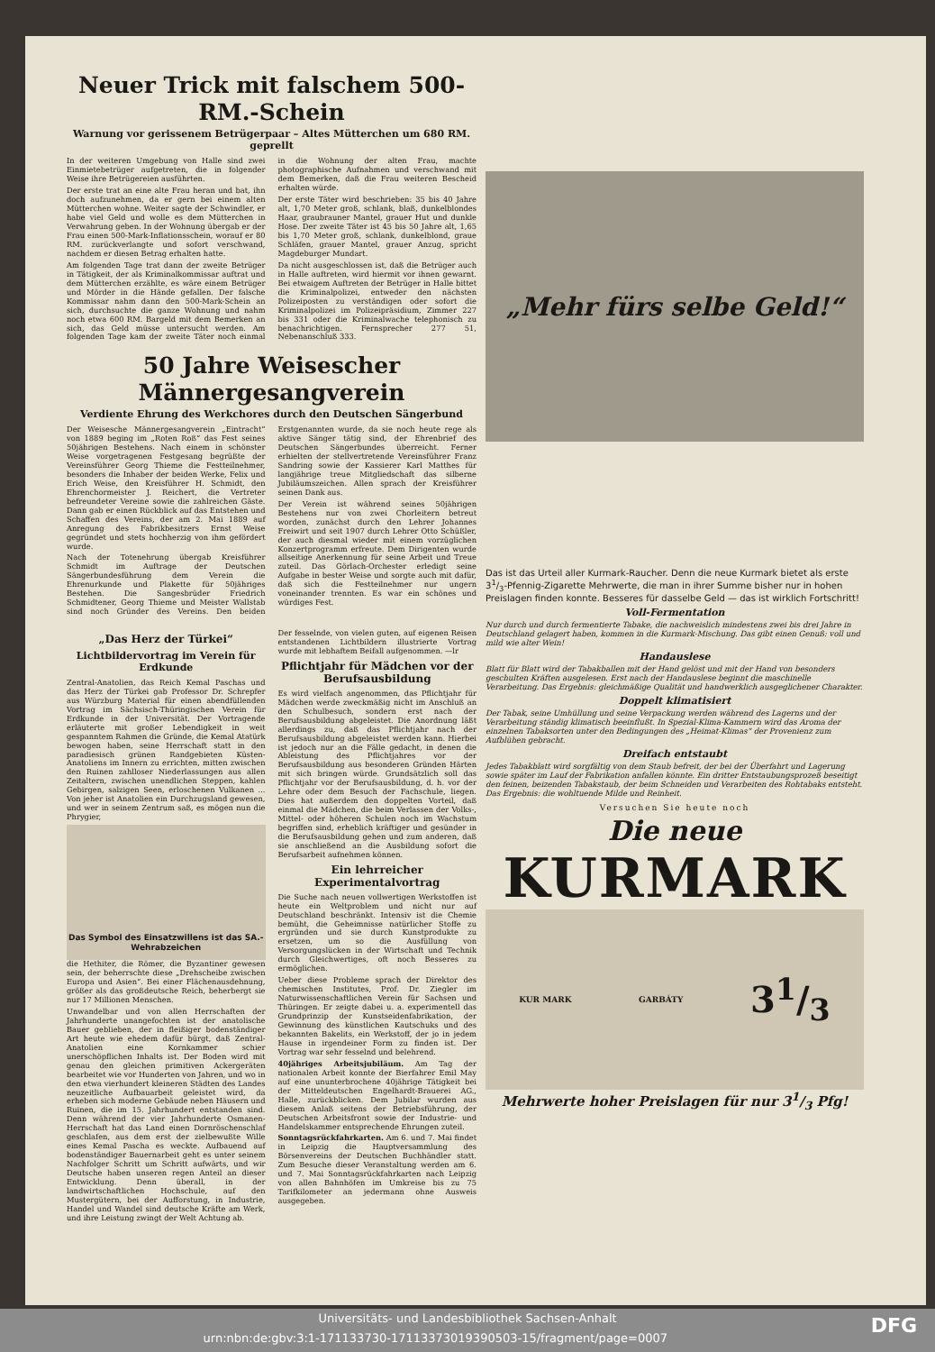Neuer Trick mit falschem 500-RM.-Schein
Warnung vor gerissenem Betrügerpaar – Altes Mütterchen um 680 RM. geprellt
In der weiteren Umgebung von Halle sind zwei Einmietebetrüger aufgetreten, die in folgender Weise ihre Betrügereien ausführten.
Der erste trat an eine alte Frau heran und bat, ihn doch aufzunehmen, da er gern bei einem alten Mütterchen wohne. Weiter sagte der Schwindler, er habe viel Geld und wolle es dem Mütterchen in Verwahrung geben. In der Wohnung übergab er der Frau einen 500-Mark-Inflationsschein, worauf er 80 RM. zurückverlangte und sofort verschwand, nachdem er diesen Betrag erhalten hatte.
Am folgenden Tage trat dann der zweite Betrüger in Tätigkeit, der als Kriminalkommissar auftrat und dem Mütterchen erzählte, es wäre einem Betrüger und Mörder in die Hände gefallen. Der falsche Kommissar nahm dann den 500-Mark-Schein an sich, durchsuchte die ganze Wohnung und nahm noch etwa 600 RM. Bargeld mit dem Bemerken an sich, das Geld müsse untersucht werden. Am folgenden Tage kam der zweite Täter noch einmal in die Wohnung der alten Frau, machte photographische Aufnahmen und verschwand mit dem Bemerken, daß die Frau weiteren Bescheid erhalten würde.
Der erste Täter wird beschrieben: 35 bis 40 Jahre alt, 1,70 Meter groß, schlank, blaß, dunkelblondes Haar, graubrauner Mantel, grauer Hut und dunkle Hose. Der zweite Täter ist 45 bis 50 Jahre alt, 1,65 bis 1,70 Meter groß, schlank, dunkelblond, graue Schläfen, grauer Mantel, grauer Anzug, spricht Magdeburger Mundart.
Da nicht ausgeschlossen ist, daß die Betrüger auch in Halle auftreten, wird hiermit vor ihnen gewarnt. Bei etwaigem Auftreten der Betrüger in Halle bittet die Kriminalpolizei, entweder den nächsten Polizeiposten zu verständigen oder sofort die Kriminalpolizei im Polizeipräsidium, Zimmer 227 bis 331 oder die Kriminalwache telephonisch zu benachrichtigen. Fernsprecher 277 51, Nebenanschluß 333.
50 Jahre Weisescher Männergesangverein
Verdiente Ehrung des Werkchores durch den Deutschen Sängerbund
Der Weisesche Männergesangverein „Eintracht“ von 1889 beging im „Roten Roß“ das Fest seines 50jährigen Bestehens. Nach einem in schönster Weise vorgetragenen Festgesang begrüßte der Vereinsführer Georg Thieme die Festteilnehmer, besonders die Inhaber der beiden Werke, Felix und Erich Weise, den Kreisführer H. Schmidt, den Ehrenchormeister J. Reichert, die Vertreter befreundeter Vereine sowie die zahlreichen Gäste. Dann gab er einen Rückblick auf das Entstehen und Schaffen des Vereins, der am 2. Mai 1889 auf Anregung des Fabrikbesitzers Ernst Weise gegründet und stets hochherzig von ihm gefördert wurde.
Nach der Totenehrung übergab Kreisführer Schmidt im Auftrage der Deutschen Sängerbundesführung dem Verein die Ehrenurkunde und Plakette für 50jähriges Bestehen. Die Sangesbrüder Friedrich Schmidtener, Georg Thieme und Meister Wallstab sind noch Gründer des Vereins. Den beiden Erstgenannten wurde, da sie noch heute rege als aktive Sänger tätig sind, der Ehrenbrief des Deutschen Sängerbundes überreicht. Ferner erhielten der stellvertretende Vereinsführer Franz Sandring sowie der Kassierer Karl Matthes für langjährige treue Mitgliedschaft das silberne Jubiläumszeichen. Allen sprach der Kreisführer seinen Dank aus.
Der Verein ist während seines 50jährigen Bestehens nur von zwei Chorleitern betreut worden, zunächst durch den Lehrer Johannes Freiwirt und seit 1907 durch Lehrer Otto Schüßler, der auch diesmal wieder mit einem vorzüglichen Konzertprogramm erfreute. Dem Dirigenten wurde allseitige Anerkennung für seine Arbeit und Treue zuteil. Das Görlach-Orchester erledigt seine Aufgabe in bester Weise und sorgte auch mit dafür, daß sich die Festteilnehmer nur ungern voneinander trennten. Es war ein schönes und würdiges Fest.
„Das Herz der Türkei“
Lichtbildervortrag im Verein für Erdkunde
Zentral-Anatolien, das Reich Kemal Paschas und das Herz der Türkei gab Professor Dr. Schrepfer aus Würzburg Material für einen abendfüllenden Vortrag im Sächsisch-Thüringischen Verein für Erdkunde in der Universität. Der Vortragende erläuterte mit großer Lebendigkeit in weit gespanntem Rahmen die Gründe, die Kemal Atatürk bewogen haben, seine Herrschaft statt in den paradiesisch grünen Randgebieten Küsten-Anatoliens im Innern zu errichten, mitten zwischen den Ruinen zahlloser Niederlassungen aus allen Zeitaltern, zwischen unendlichen Steppen, kahlen Gebirgen, salzigen Seen, erloschenen Vulkanen ... Von jeher ist Anatolien ein Durchzugsland gewesen, und wer in seinem Zentrum saß, es mögen nun die Phrygier,
Das Symbol des Einsatzwillens ist das SA.-Wehrabzeichen
die Hethiter, die Römer, die Byzantiner gewesen sein, der beherrschte diese „Drehscheibe zwischen Europa und Asien“. Bei einer Flächenausdehnung, größer als das großdeutsche Reich, beherbergt sie nur 17 Millionen Menschen.
Unwandelbar und von allen Herrschaften der Jahrhunderte unangefochten ist der anatolische Bauer geblieben, der in fleißiger bodenständiger Art heute wie ehedem dafür bürgt, daß Zentral-Anatolien eine Kornkammer schier unerschöpflichen Inhalts ist. Der Boden wird mit genau den gleichen primitiven Ackergeräten bearbeitet wie vor Hunderten von Jahren, und wo in den etwa vierhundert kleineren Städten des Landes neuzeitliche Aufbauarbeit geleistet wird, da erheben sich moderne Gebäude neben Häusern und Ruinen, die im 15. Jahrhundert entstanden sind. Denn während der vier Jahrhunderte Osmanen-Herrschaft hat das Land einen Dornröschenschlaf geschlafen, aus dem erst der zielbewußte Wille eines Kemal Pascha es weckte. Aufbauend auf bodenständiger Bauernarbeit geht es unter seinem Nachfolger Schritt um Schritt aufwärts, und wir Deutsche haben unseren regen Anteil an dieser Entwicklung. Denn überall, in der landwirtschaftlichen Hochschule, auf den Mustergütern, bei der Aufforstung, in Industrie, Handel und Wandel sind deutsche Kräfte am Werk, und ihre Leistung zwingt der Welt Achtung ab.
Der fesselnde, von vielen guten, auf eigenen Reisen entstandenen Lichtbildern illustrierte Vortrag wurde mit lebhaftem Beifall aufgenommen. —lr
Pflichtjahr für Mädchen vor der Berufsausbildung
Es wird vielfach angenommen, das Pflichtjahr für Mädchen werde zweckmäßig nicht im Anschluß an den Schulbesuch, sondern erst nach der Berufsausbildung abgeleistet. Die Anordnung läßt allerdings zu, daß das Pflichtjahr nach der Berufsausbildung abgeleistet werden kann. Hierbei ist jedoch nur an die Fälle gedacht, in denen die Ableistung des Pflichtjahres vor der Berufsausbildung aus besonderen Gründen Härten mit sich bringen würde. Grundsätzlich soll das Pflichtjahr vor der Berufsausbildung, d. h. vor der Lehre oder dem Besuch der Fachschule, liegen. Dies hat außerdem den doppelten Vorteil, daß einmal die Mädchen, die beim Verlassen der Volks-, Mittel- oder höheren Schulen noch im Wachstum begriffen sind, erheblich kräftiger und gesünder in die Berufsausbildung gehen und zum anderen, daß sie anschließend an die Ausbildung sofort die Berufsarbeit aufnehmen können.
Ein lehrreicher Experimentalvortrag
Die Suche nach neuen vollwertigen Werkstoffen ist heute ein Weltproblem und nicht nur auf Deutschland beschränkt. Intensiv ist die Chemie bemüht, die Geheimnisse natürlicher Stoffe zu ergründen und sie durch Kunstprodukte zu ersetzen, um so die Ausfüllung von Versorgungslücken in der Wirtschaft und Technik durch Gleichwertiges, oft noch Besseres zu ermöglichen.
Ueber diese Probleme sprach der Direktor des chemischen Institutes, Prof. Dr. Ziegler im Naturwissenschaftlichen Verein für Sachsen und Thüringen. Er zeigte dabei u. a. experimentell das Grundprinzip der Kunstseidenfabrikation, der Gewinnung des künstlichen Kautschuks und des bekannten Bakelits, ein Werkstoff, der jo in jedem Hause in irgendeiner Form zu finden ist. Der Vortrag war sehr fesselnd und belehrend.
40jähriges Arbeitsjubiläum. Am Tag der nationalen Arbeit konnte der Bierfahrer Emil May auf eine ununterbrochene 40jährige Tätigkeit bei der Mitteldeutschen Engelhardt-Brauerei AG., Halle, zurückblicken. Dem Jubilar wurden aus diesem Anlaß seitens der Betriebsführung, der Deutschen Arbeitsfront sowie der Industrie- und Handelskammer entsprechende Ehrungen zuteil.
Sonntagsrückfahrkarten. Am 6. und 7. Mai findet in Leipzig die Hauptversammlung des Börsenvereins der Deutschen Buchhändler statt. Zum Besuche dieser Veranstaltung werden am 6. und 7. Mai Sonntagsrückfahrkarten nach Leipzig von allen Bahnhöfen im Umkreise bis zu 75 Tarifkilometer an jedermann ohne Ausweis ausgegeben.
„Mehr fürs selbe Geld!“
Das ist das Urteil aller Kurmark-Raucher. Denn die neue Kurmark bietet als erste 31/3-Pfennig-Zigarette Mehrwerte, die man in ihrer Summe bisher nur in hohen Preislagen finden konnte. Besseres für dasselbe Geld — das ist wirklich Fortschritt!
Voll-Fermentation
Nur durch und durch fermentierte Tabake, die nachweislich mindestens zwei bis drei Jahre in Deutschland gelagert haben, kommen in die Kurmark-Mischung. Das gibt einen Genuß: voll und mild wie alter Wein!
Handauslese
Blatt für Blatt wird der Tabakballen mit der Hand gelöst und mit der Hand von besonders geschulten Kräften ausgelesen. Erst nach der Handauslese beginnt die maschinelle Verarbeitung. Das Ergebnis: gleichmäßige Qualität und handwerklich ausgeglichener Charakter.
Doppelt klimatisiert
Der Tabak, seine Umhüllung und seine Verpackung werden während des Lagerns und der Verarbeitung ständig klimatisch beeinflußt. In Spezial-Klima-Kammern wird das Aroma der einzelnen Tabaksorten unter den Bedingungen des „Heimat-Klimas“ der Provenienz zum Aufblühen gebracht.
Dreifach entstaubt
Jedes Tabakblatt wird sorgfältig von dem Staub befreit, der bei der Überfahrt und Lagerung sowie später im Lauf der Fabrikation anfallen könnte. Ein dritter Entstaubungsprozeß beseitigt den feinen, beizenden Tabakstaub, der beim Schneiden und Verarbeiten des Rohtabaks entsteht. Das Ergebnis: die wohltuende Milde und Reinheit.
Versuchen Sie heute noch
Die neue
KURMARK
KUR MARK GARBÁTY 31/3
Mehrwerte hoher Preislagen für nur 31/3 Pfg!
Universitäts- und Landesbibliothek Sachsen-Anhalt
urn:nbn:de:gbv:3:1-171133730-17113373019390503-15/fragment/page=0007 DFG